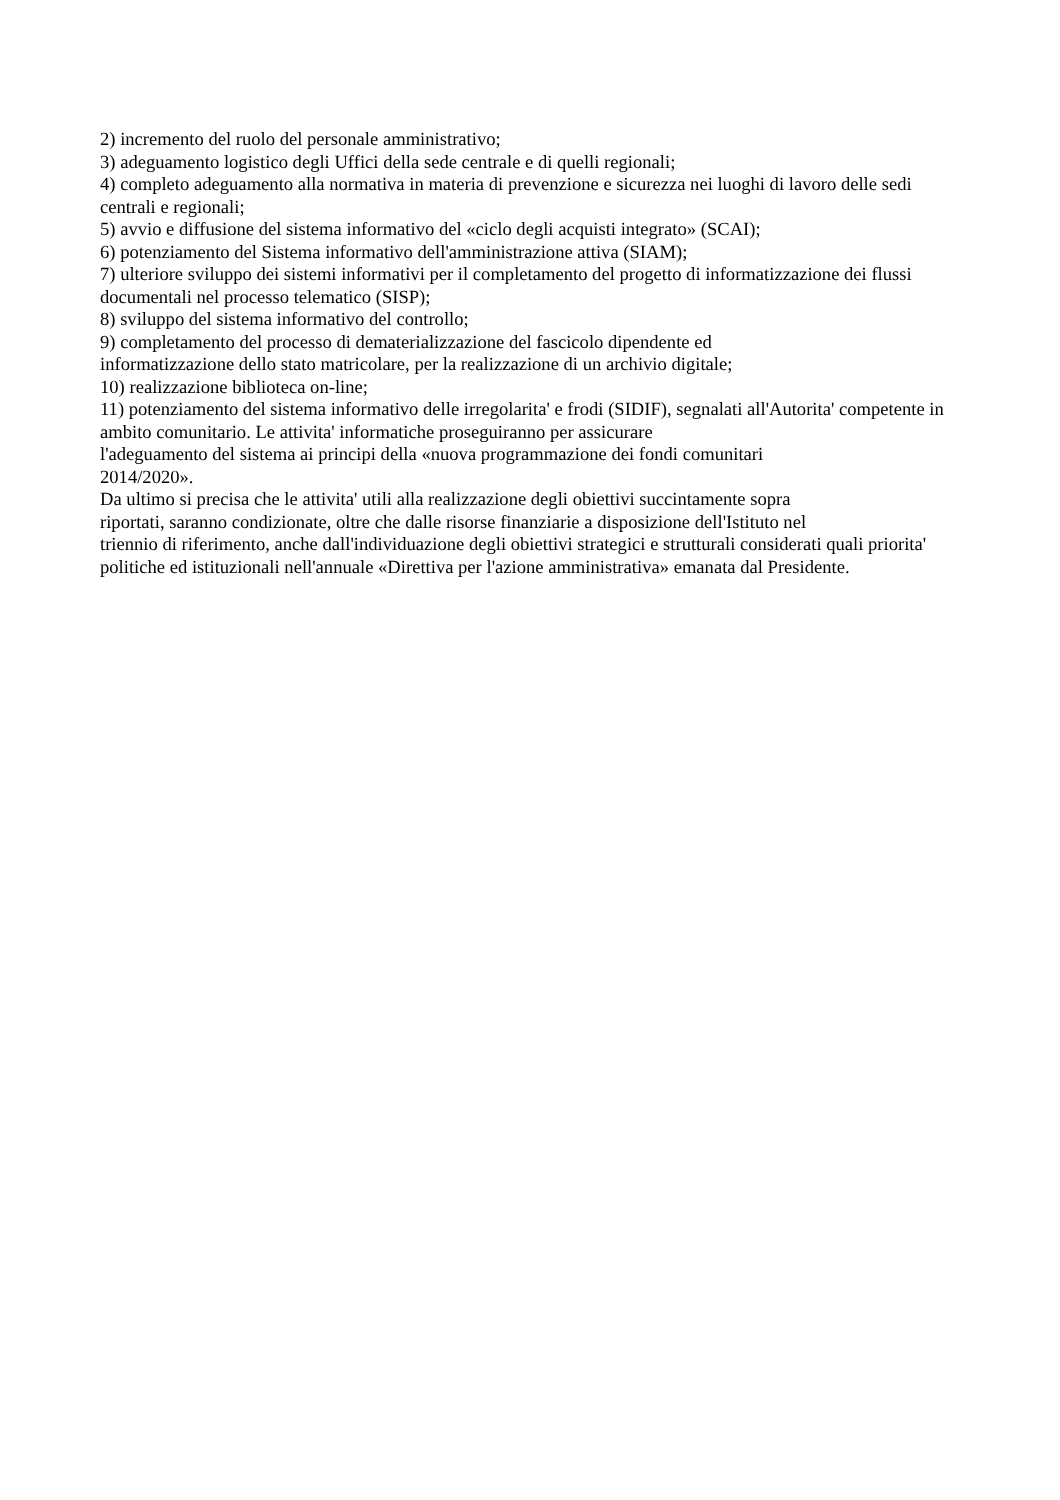2) incremento del ruolo del personale amministrativo;
3) adeguamento logistico degli Uffici della sede centrale e di quelli regionali;
4) completo adeguamento alla normativa in materia di prevenzione e sicurezza nei luoghi di lavoro delle sedi centrali e regionali;
5) avvio e diffusione del sistema informativo del «ciclo degli acquisti integrato» (SCAI);
6) potenziamento del Sistema informativo dell'amministrazione attiva (SIAM);
7) ulteriore sviluppo dei sistemi informativi per il completamento del progetto di informatizzazione dei flussi documentali nel processo telematico (SISP);
8) sviluppo del sistema informativo del controllo;
9) completamento del processo di dematerializzazione del fascicolo dipendente ed
informatizzazione dello stato matricolare, per la realizzazione di un archivio digitale;
10) realizzazione biblioteca on-line;
11) potenziamento del sistema informativo delle irregolarita' e frodi (SIDIF), segnalati all'Autorita' competente in ambito comunitario. Le attivita' informatiche proseguiranno per assicurare
l'adeguamento del sistema ai principi della «nuova programmazione dei fondi comunitari
2014/2020».
Da ultimo si precisa che le attivita' utili alla realizzazione degli obiettivi succintamente sopra
riportati, saranno condizionate, oltre che dalle risorse finanziarie a disposizione dell'Istituto nel
triennio di riferimento, anche dall'individuazione degli obiettivi strategici e strutturali considerati quali priorita' politiche ed istituzionali nell'annuale «Direttiva per l'azione amministrativa» emanata dal Presidente.